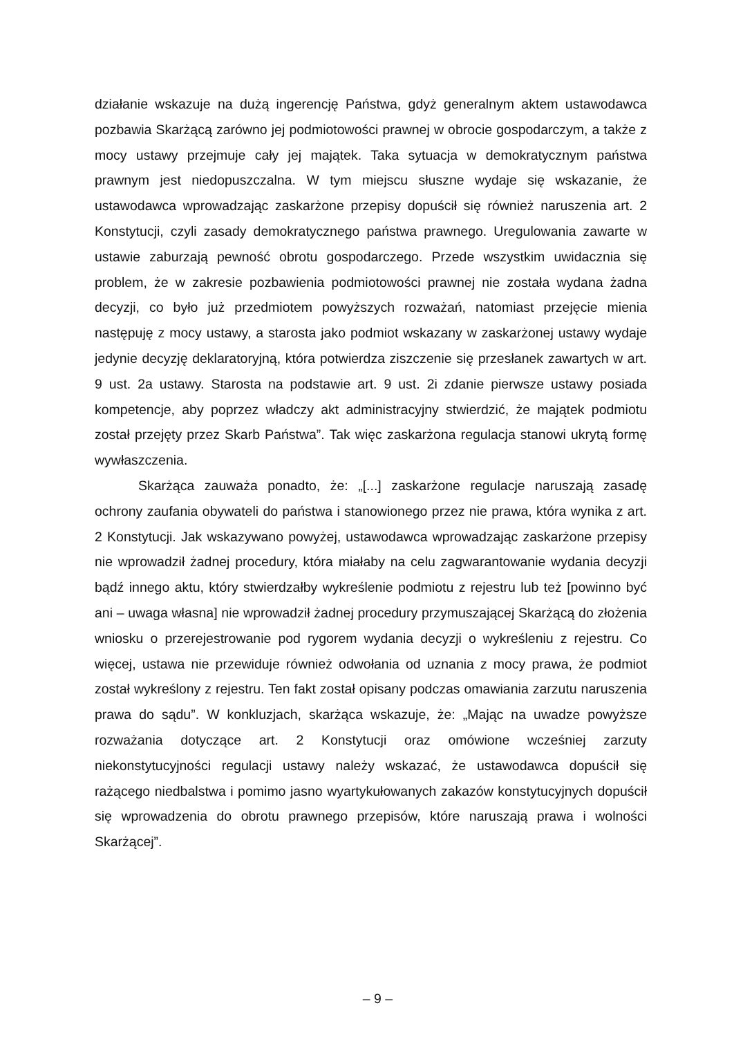działanie wskazuje na dużą ingerencję Państwa, gdyż generalnym aktem ustawodawca pozbawia Skarżącą zarówno jej podmiotowości prawnej w obrocie gospodarczym, a także z mocy ustawy przejmuje cały jej majątek. Taka sytuacja w demokratycznym państwa prawnym jest niedopuszczalna. W tym miejscu słuszne wydaje się wskazanie, że ustawodawca wprowadzając zaskarżone przepisy dopuścił się również naruszenia art. 2 Konstytucji, czyli zasady demokratycznego państwa prawnego. Uregulowania zawarte w ustawie zaburzają pewność obrotu gospodarczego. Przede wszystkim uwidacznia się problem, że w zakresie pozbawienia podmiotowości prawnej nie została wydana żadna decyzji, co było już przedmiotem powyższych rozważań, natomiast przejęcie mienia następuję z mocy ustawy, a starosta jako podmiot wskazany w zaskarżonej ustawy wydaje jedynie decyzję deklaratoryjną, która potwierdza ziszczenie się przesłanek zawartych w art. 9 ust. 2a ustawy. Starosta na podstawie art. 9 ust. 2i zdanie pierwsze ustawy posiada kompetencje, aby poprzez władczy akt administracyjny stwierdzić, że majątek podmiotu został przejęty przez Skarb Państwa”. Tak więc zaskarżona regulacja stanowi ukrytą formę wywłaszczenia.
Skarżąca zauważa ponadto, że: „[...] zaskarżone regulacje naruszają zasadę ochrony zaufania obywateli do państwa i stanowionego przez nie prawa, która wynika z art. 2 Konstytucji. Jak wskazywano powyżej, ustawodawca wprowadzając zaskarżone przepisy nie wprowadził żadnej procedury, która miałaby na celu zagwarantowanie wydania decyzji bądź innego aktu, który stwierdzałby wykreślenie podmiotu z rejestru lub też [powinno być ani – uwaga własna] nie wprowadził żadnej procedury przymuszającej Skarżącą do złożenia wniosku o przerejestrowanie pod rygorem wydania decyzji o wykreśleniu z rejestru. Co więcej, ustawa nie przewiduje również odwołania od uznania z mocy prawa, że podmiot został wykreślony z rejestru. Ten fakt został opisany podczas omawiania zarzutu naruszenia prawa do sądu”. W konkluzjach, skarżąca wskazuje, że: „Mając na uwadze powyższe rozważania dotyczące art. 2 Konstytucji oraz omówione wcześniej zarzuty niekonstytucyjności regulacji ustawy należy wskazać, że ustawodawca dopuścił się rażącego niedbalstwa i pomimo jasno wyartykułowanych zakazów konstytucyjnych dopuścił się wprowadzenia do obrotu prawnego przepisów, które naruszają prawa i wolności Skarżącej”.
– 9 –